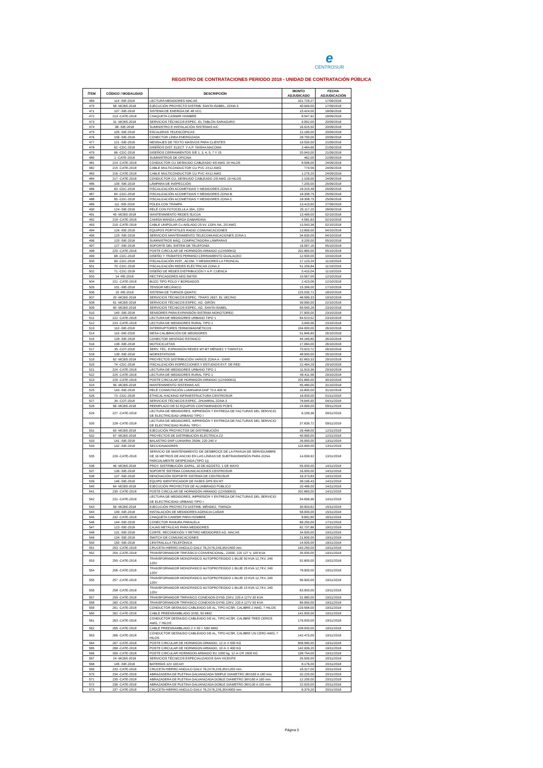e
CENTROSUR
REGISTRO DE CONTRATACIONES PERIODO 2018 - UNIDAD DE CONTRATACIÓN PÚBLICA
| ÍTEM | CÓDIGO / MODALIDAD | DESCRIPCIÓN | MONTO ADJUDICADO | FECHA ADJUDICACIÓN |
| --- | --- | --- | --- | --- |
| 469 | 114 -SIE-2018 | LECTURA MEDIDORES MACAS | 101.725,27 | 17/09/2018 |
| 470 | 58 -MCBS-2018 | EJECUCIÓN PROYECTO DISTRIB. SANTA ISABEL, ZONA 3 | 40.949,00 | 17/09/2018 |
| 471 | 107 -SIE-2018 | SISTEMA DE ENERGÍA DE 48 VCC | 15.424,00 | 18/09/2018 |
| 472 | 213 -CATE-2018 | CHAQUETA CASIMIR HOMBRE | 8.547,92 | 18/09/2018 |
| 473 | 31 -MCBS-2018 | SERVICIOS TÉCNICOS ESPEC. EL TABLÓN SARAGURO | 9.952,00 | 20/09/2018 |
| 474 | 98 -SIE-2018 | SUMINISTRO E INSTALACIÓN SISTEMAS A/C | 16.915,50 | 20/09/2018 |
| 475 | 105 -SIE-2018 | ESCALERAS TELESCÓPICAS | 21.180,00 | 20/09/2018 |
| 476 | 106 -SIE-2018 | CONECTOR LÍNEA ENERGIZADA | 28.750,00 | 20/09/2018 |
| 477 | 121 -SIE-2018 | MENSAJES DE TEXTO MASIVOS PARA CLIENTES | 19.530,00 | 21/09/2018 |
| 478 | 62 -CDC-2018 | DISEÑOS DIST. ELECT. Y A.P. TAISHA MACOMA | 3.464,66 | 21/09/2018 |
| 479 | 66 -CDC-2018 | DISEÑOS CERRAMIENTOS S/E 1, 3, 4, 5, 7 Y 15 | 20.943,00 | 21/09/2018 |
| 480 | 1 -CATE-2018 | SUMINISTROS DE OFICINA | 462,00 | 22/09/2018 |
| 481 | 214 -CATE-2018 | CONDUCTOR CU DESNUDO CABLEADO 4/0 AWG 19 HILOS | 8.598,00 | 24/09/2018 |
| 482 | 215 -CATE-2018 | CABLE MULTICONDUCTOR CU PVC 2X12 AWG | 774,56 | 24/09/2018 |
| 483 | 216 -CATE-2018 | CABLE MULTICONDUCTOR CU PVC 4X12 AWG | 1.275,20 | 24/09/2018 |
| 484 | 217 -CATE-2018 | CONDUCTOR CU, DESNUDO CABLEADO 2/0 AWG 19 HILOS | 1.109,00 | 24/09/2018 |
| 485 | 109 -SIE-2018 | LÁMPARA DE INSPECCIÓN | 7.200,00 | 25/09/2018 |
| 486 | 63 -CDC-2018 | FISCALIZACIÓN ACOMETIDAS Y MEDIDORES ZONA A | 18.315,48 | 25/09/2018 |
| 487 | 64 -CDC-2018 | FISCALIZACIÓN ACOMETIDAS Y MEDIDORES ZONA B | 18.308,75 | 25/09/2018 |
| 488 | 65 -CDC-2018 | FISCALIZACIÓN ACOMETIDAS Y MEDIDORES ZONA C | 18.308,75 | 25/09/2018 |
| 489 | 111 -SIE-2018 | POLEA CON TRAMPA | 13.413,60 | 27/09/2018 |
| 490 | 124 -SIE-2018 | RELÉ CON FOTOCELULA 30A, 220V | 25.117,20 | 28/09/2018 |
| 491 | 49 -MCBS-2018 | MANTENIMIENTO REDES SUCÚA | 13.499,00 | 02/10/2018 |
| 492 | 218 -CATE-2018 | CAMISA MANGA LARGA GABARDINA | 4.581,63 | 02/10/2018 |
| 493 | 219 -CATE-2018 | CABLE UNIPOLAR Cu AISLADO 25 kV, 133% NA, 2/0 AWG | 13.043,38 | 02/10/2018 |
| 494 | 126 -SIE-2018 | EQUIPOS PORTÁTILES RADIO COMUNICACIONES | 13.899,00 | 04/10/2018 |
| 495 | 129 -SIE-2018 | SERVICIOS MANTENIMIENTO TELECOMUNICACIONES ZONA 1 | 34.630,00 | 04/10/2018 |
| 496 | 120 -SIE-2018 | SUMINISTROS MÁQ. COMPACTADORA LÁMPARAS | 9.200,00 | 05/10/2018 |
| 497 | 127 -SIE-2018 | SOPORTE DEL SISTEM DE TELEFONÍA | 16.067,16 | 05/10/2018 |
| 498 | 220 -CATE-2018 | POSTE CIRCULAR DE HORMIGÓN ARMADO (12X500KG) | 202.860,00 | 05/10/2018 |
| 499 | 68 -CDC-2018 | DISEÑO Y TRÁMITES PERMISO CERRAMIENTO GUALACEO | 12.500,00 | 10/10/2018 |
| 500 | 69 -CDC-2018 | FISCALIZACIÓN INST., ACOM. Y MEDIDORES LA TRONCAL | 17.123,24 | 11/10/2018 |
| 501 | 70 -CDC-2018 | FISCALIZACIÓN REDES ELÉCTRICAS ZONA 3 | 51.209,84 | 11/10/2018 |
| 502 | 71 -CDC-2018 | DISEÑO DE REDES DISTRIBUCIÓN Y A.P. CUENCA | 5.410,04 | 11/10/2018 |
| 503 | 14 -RE-2018 | RECTIFICADORES AEG SM700 | 10.567,00 | 12/10/2018 |
| 504 | 221 -CATE-2018 | BUZO TIPO POLO Y BORDADOS | 2.423,06 | 12/10/2018 |
| 505 | 101 -SIE-2018 | TENSOR MECÁNICO | 15.399,00 | 17/10/2018 |
| 506 | 15 -RE-2018 | SISTEMA DE TURNOS QMATIC | 125.035,71 | 18/10/2018 |
| 507 | 20 -MCBS-2018 | SERVICIOS TÉCNICOS ESPEC. TRAFO 2637, EL VECINO | 48.589,33 | 19/10/2018 |
| 508 | 61 -MCBS-2018 | SERVICIOS TÉCNICOS ESPEC. AG. GIRÓN | 39.990,00 | 22/10/2018 |
| 509 | 60 -MCBS-2018 | SERVICIOS TÉCNICOS ESPEC. AG. SANTA ISABEL | 69.540,26 | 23/10/2018 |
| 510 | 140 -SIE-2018 | SENSORES PARA EXPANSIÓN SISTEMA MONOTOREO | 27.900,00 | 23/10/2018 |
| 511 | 222 -CATE-2018 | LECTURA DE MEDIDORES URBANO TIPO 1 | 64.523,52 | 23/10/2018 |
| 512 | 223 -CATE-2018 | LECTURA DE MEDIDORES RURAL TIPO 1 | 3.040,56 | 23/10/2018 |
| 513 | 110 -SIE-2018 | INTERRUPTORES TERMOMAGNÉTICOS | 104.000,00 | 26/10/2018 |
| 514 | 116 -SIE-2018 | MESA CALIBRACIÓN DE MEDIDORES | 91.846,80 | 26/10/2018 |
| 515 | 128 -SIE-2018 | CONECTOR DENTADO ESTANCO | 44.180,80 | 26/10/2018 |
| 516 | 138 -SIE-2018 | MOTOCICLETAS | 17.064,00 | 26/10/2018 |
| 517 | 35 -COT-2018 | SERV. TÉC. EXPANSIÓN REDES MT-BT MÉNDEZ Y TIWINTZA | 70.923,72 | 26/10/2018 |
| 518 | 139 -SIE-2018 | WORKSTATIONS | 48.900,00 | 26/10/2018 |
| 519 | 62 -MCBS-2018 | PROYECTOS DISTRIBUCIÓN VARIOS ZONA A - DIMS | 62.663,33 | 29/10/2018 |
| 520 | 74 -CDC-2018 | FISCALIZACIÓN INSPECCIONES Y ESTUDIOS EXT. DE RED | 22.464,29 | 29/10/2018 |
| 521 | 224 -CATE-2018 | LECTURA DE MEDIDORES URBANO TIPO 1 | 11.919,36 | 29/10/2018 |
| 522 | 225 -CATE-2018 | LECTURA DE MEDIDORES RURAL TIPO 1 | 49.411,56 | 29/10/2018 |
| 523 | 226 -CATE-2018 | POSTE CIRCULAR DE HORMIGÓN ARMADO (12X500KG) | 201.880,00 | 30/10/2018 |
| 524 | 56 -MCBS-2018 | MANTENIMIENTO SISTEMAS A/C | 45.480,00 | 31/10/2018 |
| 525 | 143 -SIE-2018 | RELÉ CONMUTACIÓN LUMINARIA DNP 70 A 400 W | 16.800,00 | 31/10/2018 |
| 526 | 73 -CDC-2018 | ETHICAL HACKING INFRAESTRUCTURA CENTROSUR | 16.000,00 | 01/11/2018 |
| 527 | 34 -COT-2018 | SERVICIOS TÉCNICOS ESPEC. ZHUMIRAL ZONA 3 | 78.645,90 | 04/11/2018 |
| 528 | 66 -MCBS-2018 | REEMPLAZO DE 52 EQUIPOS CONTAMINADOS PCB'S | 24.990,00 | 09/11/2018 |
| 529 | 227 -CATE-2018 | LECTURA DE MEDIDORES, IMPRESIÓN Y ENTREGA DE FACTURAS DEL SERVICIO DE ELECTRICIDAD URBANO TIPO I | 6.159,36 | 09/11/2018 |
| 530 | 228 -CATE-2018 | LECTURA DE MEDIDORES, IMPRESIÓN Y ENTREGA DE FACTURAS DEL SERVICIO DE ELECTRICIDAD RURAL TIPO I | 37.839,72 | 09/11/2018 |
| 531 | 63 -MCBS-2018 | EJECUCIÓN PROYECTOS DE DISTRIBUCIÓN | 26.498,00 | 12/11/2018 |
| 532 | 67 -MCBS-2018 | PROYECTOS DE DISTRIBUCIÓN ELÉCTRICA Z3 | 40.990,00 | 12/11/2018 |
| 533 | 141 -SIE-2018 | BALASTRO DNP LUINIARIA 250W, 220-240 V | 26.950,00 | 13/11/2018 |
| 534 | 142 -SIE-2018 | SECCIONADORES | 124.990,00 | 13/11/2018 |
| 535 | 229 -CATE-2018 | SERVICIO DE MANTENIMIENTO DE DESBROCE DE LA FRANJA DE SERVIDUMBRE DE 16 METROS DE ANCHO EN LAS LÍNEAS DE SUBTRANSMISIÓN PARA ZONA PARCIALMENTE DESPEJADA (TIPO 1)) | 14.099,92 | 13/11/2018 |
| 536 | 46 -MCBS-2018 | PROY. DISTRIBUCIÓN GAPAL, 10 DE AGOSTO, 1 DE MAYO | 55.000,00 | 14/11/2018 |
| 537 | 136 -SIE-2018 | SOPORTE SISTEMA COMUNICACIONES CENTROSUR | 16.000,00 | 14/11/2018 |
| 538 | 137 -SIE-2018 | RENOVACIÓN SOPORTE SISTEMA DE CENTROSUR | 16.373,83 | 14/11/2018 |
| 539 | 146 -SIE-2018 | EQUIPO IDENTIFICADOR DE FASES GPS EN MT | 38.196,43 | 14/11/2018 |
| 540 | 64 -MCBS-2018 | EJECUCIÓN PROYECTOS DE ALUMBRADO PÚBLICO | 20.489,00 | 14/11/2018 |
| 541 | 230 -CATE-2018 | POSTE CIRCULAR DE HORMIGÓN ARMADO (12X500KG) | 202.860,00 | 14/11/2018 |
| 542 | 231 -CATE-2018 | LECTURA DE MEDIDORES, IMPRESIÓN Y ENTREGA DE FACTURAS DEL SERVICIO DE ELECTRICIDAD URBANO TIPO I | 54.696,96 | 14/11/2018 |
| 543 | 59 -MCBS-2018 | EJECUCIÓN PROYECTO DISTRIB. MÉNDEZ, TIWINZA | 30.903,62 | 15/11/2018 |
| 544 | 149 -SIE-2018 | INSTALACIÓN DE MEDIDORES AGENCIA CAÑAR | 58.000,00 | 15/11/2018 |
| 545 | 232 -CATE-2018 | CHAQUETA CAMISIR PARA HOMBRE | 8.692,80 | 16/11/2018 |
| 546 | 144 -SIE-2018 | CONECTOR RANURA PARALELA | 89.250,00 | 17/11/2018 |
| 547 | 123 -SIE-2018 | CAJAS METÁLICAS PARA MEDIDORES | 82.737,86 | 19/11/2018 |
| 548 | 131 -SIE-2018 | CORTE, RECONEXIÓN Y RETIRO MEDIDORES AG. MACAS | 34.500,00 | 19/11/2018 |
| 549 | 134 -SIE-2018 | SWITCH DE COMUNICACIONES | 21.600,00 | 19/11/2018 |
| 550 | 150 -SIE-2018 | CENTRALILLA TELEFÓNICA | 14.000,00 | 19/11/2018 |
| 551 | 253 -CATE-2018 | CRUCETA HIERRO ANGULO GALV 76,2X76,2X6,35X2400 mm. | 143.250,00 | 19/11/2018 |
| 552 | 254 -CATE-2018 | TRANSFORMADOR TRIFÁSICO CONVENCIONAL, 22000, 220 127 V, 100 KVA | 35.000,00 | 19/11/2018 |
| 553 | 255 -CATE-2018 | TRANSFORMADOR MONOFASICO AUTOPROTEGIDO 1 BUJE 50 KVA 12,7KV, 240 120V | 52.800,00 | 19/11/2018 |
| 554 | 256 -CATE-2018 | TRANSFORMADOR MONOFASICO AUTOPROTEGIDO 1 BUJE 25 KVA 12,7KV, 240 120V | 78.900,00 | 19/11/2018 |
| 555 | 257 -CATE-2018 | TRANSFORMADOR MONOFASICO AUTOPROTEGIDO 1 BUJE 10 KVA 12,7KV, 240 120V | 56.900,00 | 19/11/2018 |
| 556 | 258 -CATE-2018 | TRANSFORMADOR MONOFASICO AUTOPROTEGIDO 1 BUJE 15 KVA 12,7KV, 240 120V | 63.900,00 | 19/11/2018 |
| 557 | 259 -CATE-2018 | TRANSFORMADOR TRIFASICO CONEXION DYN5 22KV, 220 A 127V 30 KVA | 31.980,00 | 19/11/2018 |
| 558 | 260 -CATE-2018 | TRANSFORMADOR TRIFASICO CONEXION DYN5 22KV, 220 A 127V 50 KVA | 89.950,00 | 19/11/2018 |
| 559 | 261 -CATE-2018 | CONDUCTOR DESNUDO CABLEADO DE AL, TIPO ACSR, CALIBRE 2 AWG, 7 HILOS | 229.568,00 | 19/11/2018 |
| 560 | 262 -CATE-2018 | CABLE PREENSAMBLADO 3X50, 50 MM2 | 141.000,00 | 19/11/2018 |
| 561 | 263 -CATE-2018 | CONDUCTOR DESNUDO CABLEADO DE AL, TIPO ACSR, CALIBRE TRES CEROS AWG, 7 HILOS | 176.000,00 | 19/11/2018 |
| 562 | 265 -CATE-2018 | CABLE PREENSAMBLADO 2 X 50 + N50 MM2 | 108.000,00 | 19/11/2018 |
| 563 | 266 -CATE-2018 | CONDUCTOR DESNUDO CABLEADO DE AL, TIPO ACSR, CALIBRE UN CERO AWG, 7 HILOS | 142.475,00 | 19/11/2018 |
| 564 | 267 -CATE-2018 | POSTE CIRCULAR DE HORMIGON ARMADO, 12 m X 500 KG | 608.580,00 | 19/11/2018 |
| 565 | 268 -CATE-2018 | POSTE CIRCULAR DE HORMIGON ARMADO, 10 m X 400 KG | 142.936,20 | 19/11/2018 |
| 566 | 269 -CATE-2018 | POSTE CIRCULAR HORMIGON ARMADO EU 1000 kg. 12 m CR 2000 KG | 138.754,00 | 19/11/2018 |
| 567 | 24 -MCBS-2018 | SERVICIOS TÉCNICOS ESPECIALIZADOS SAN VICENTE | 35.000,00 | 20/11/2018 |
| 568 | 145 -SIE-2018 | BATERÍAS 12V 100 AH | 8.176,00 | 20/11/2018 |
| 569 | 233 -CATE-2018 | CRUCETA HIERRO ANGULO GALV 76,2X76,2X6,35X1200 mm. | 16.317,00 | 20/11/2018 |
| 570 | 234 -CATE-2018 | ABRAZADERA DE PLETINA GALVANIZADA SIMPLE DIAMETRO 38X160 A 190 mm. | 32.220,00 | 20/11/2018 |
| 571 | 235 -CATE-2018 | ABRAZADERA DE PLETINA GALVANIZADA DOBLE DIAMETRO 38X160 A 190 mm. | 12.200,00 | 20/11/2018 |
| 572 | 236 -CATE-2018 | ABRAZADERA DE PLETINA GALVANIZADA DOBLE DIAMETRO 38X130 A 150 mm. | 22.920,00 | 20/11/2018 |
| 573 | 237 -CATE-2018 | CRUCETA HIERRO ANGULO GALV 76,2X76,2X6,35X4000 mm. | 6.379,20 | 20/11/2018 |
Página 5